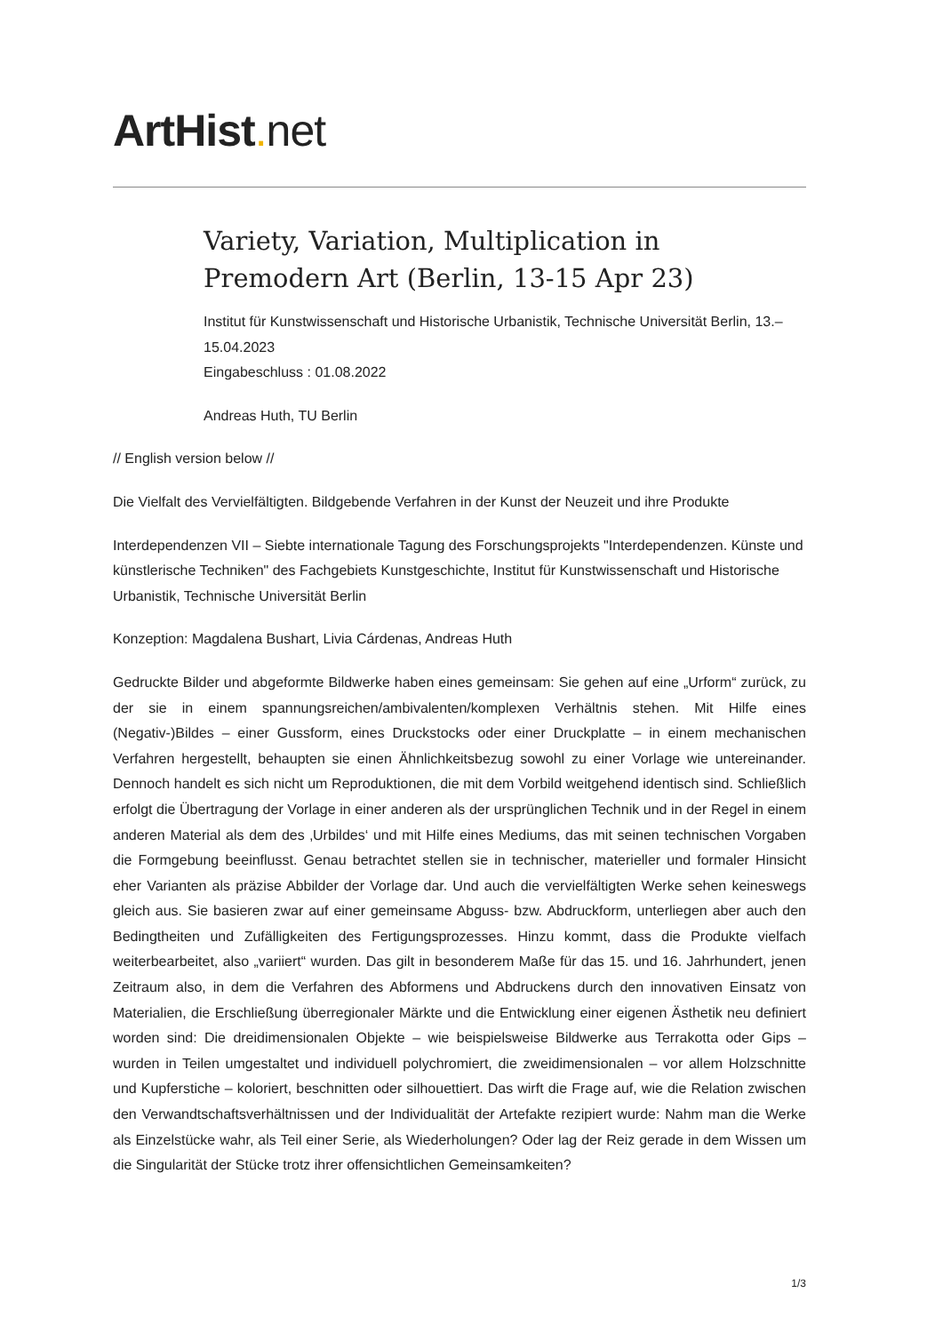ArtHist. net
Variety, Variation, Multiplication in Premodern Art (Berlin, 13-15 Apr 23)
Institut für Kunstwissenschaft und Historische Urbanistik, Technische Universität Berlin, 13.–15.04.2023
Eingabeschluss : 01.08.2022
Andreas Huth, TU Berlin
// English version below //
Die Vielfalt des Vervielfältigten. Bildgebende Verfahren in der Kunst der Neuzeit und ihre Produkte
Interdependenzen VII – Siebte internationale Tagung des Forschungsprojekts "Interdependenzen. Künste und künstlerische Techniken" des Fachgebiets Kunstgeschichte, Institut für Kunstwissenschaft und Historische Urbanistik, Technische Universität Berlin
Konzeption: Magdalena Bushart, Livia Cárdenas, Andreas Huth
Gedruckte Bilder und abgeformte Bildwerke haben eines gemeinsam: Sie gehen auf eine „Urform“ zurück, zu der sie in einem spannungsreichen/ambivalenten/komplexen Verhältnis stehen. Mit Hilfe eines (Negativ-)Bildes – einer Gussform, eines Druckstocks oder einer Druckplatte – in einem mechanischen Verfahren hergestellt, behaupten sie einen Ähnlichkeitsbezug sowohl zu einer Vorlage wie untereinander. Dennoch handelt es sich nicht um Reproduktionen, die mit dem Vorbild weitgehend identisch sind. Schließlich erfolgt die Übertragung der Vorlage in einer anderen als der ursprünglichen Technik und in der Regel in einem anderen Material als dem des ‚Urbildes‘ und mit Hilfe eines Mediums, das mit seinen technischen Vorgaben die Formgebung beeinflusst. Genau betrachtet stellen sie in technischer, materieller und formaler Hinsicht eher Varianten als präzise Abbilder der Vorlage dar. Und auch die vervielfältigten Werke sehen keineswegs gleich aus. Sie basieren zwar auf einer gemeinsame Abguss- bzw. Abdruckform, unterliegen aber auch den Bedingtheiten und Zufälligkeiten des Fertigungsprozesses. Hinzu kommt, dass die Produkte vielfach weiterbearbeitet, also „variiert“ wurden. Das gilt in besonderem Maße für das 15. und 16. Jahrhundert, jenen Zeitraum also, in dem die Verfahren des Abformens und Abdruckens durch den innovativen Einsatz von Materialien, die Erschließung überregionaler Märkte und die Entwicklung einer eigenen Ästhetik neu definiert worden sind: Die dreidimensionalen Objekte – wie beispielsweise Bildwerke aus Terrakotta oder Gips – wurden in Teilen umgestaltet und individuell polychromiert, die zweidimensionalen – vor allem Holzschnitte und Kupferstiche – koloriert, beschnitten oder silhouettiert. Das wirft die Frage auf, wie die Relation zwischen den Verwandtschaftsverhältnissen und der Individualität der Artefakte rezipiert wurde: Nahm man die Werke als Einzelstücke wahr, als Teil einer Serie, als Wiederholungen? Oder lag der Reiz gerade in dem Wissen um die Singularität der Stücke trotz ihrer offensichtlichen Gemeinsamkeiten?
1/3